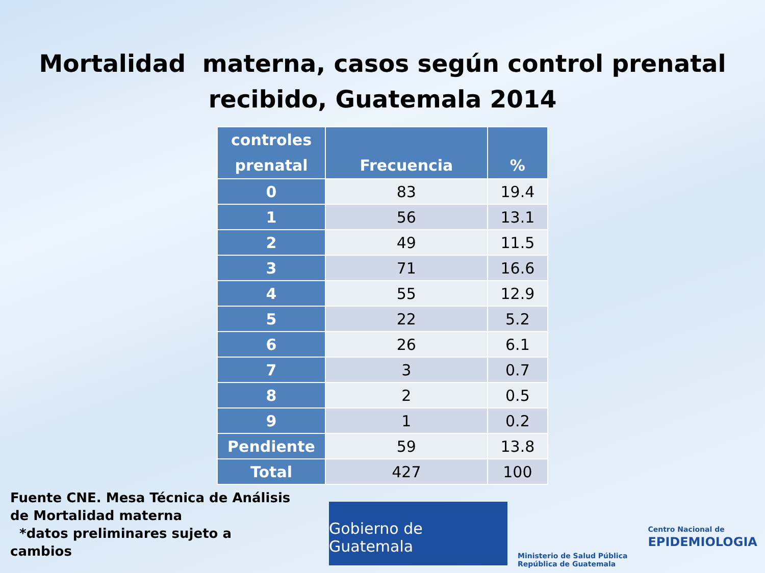Mortalidad materna, casos según control prenatal
recibido, Guatemala 2014
| controles prenatal | Frecuencia | % |
| --- | --- | --- |
| 0 | 83 | 19.4 |
| 1 | 56 | 13.1 |
| 2 | 49 | 11.5 |
| 3 | 71 | 16.6 |
| 4 | 55 | 12.9 |
| 5 | 22 | 5.2 |
| 6 | 26 | 6.1 |
| 7 | 3 | 0.7 |
| 8 | 2 | 0.5 |
| 9 | 1 | 0.2 |
| Pendiente | 59 | 13.8 |
| Total | 427 | 100 |
Fuente CNE. Mesa Técnica de Análisis de Mortalidad materna
*datos preliminares sujeto a cambios
Gobierno de Guatemala
Ministerio de Salud Pública
República de Guatemala
Centro Nacional de
EPIDEMIOLOGIA